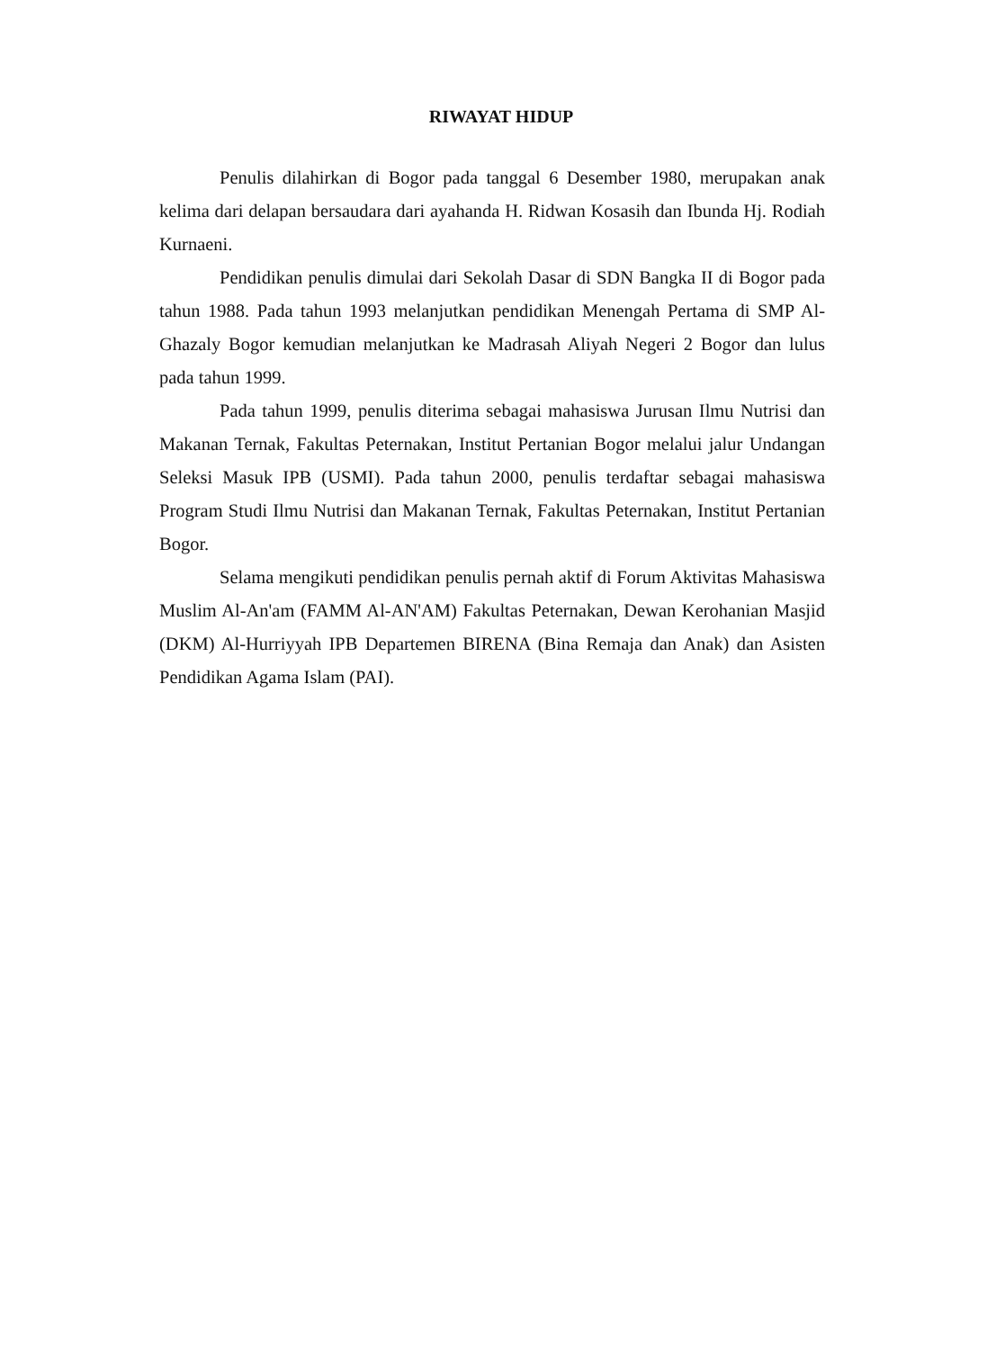RIWAYAT HIDUP
Penulis dilahirkan di Bogor pada tanggal 6 Desember 1980, merupakan anak kelima dari delapan bersaudara dari ayahanda H. Ridwan Kosasih dan Ibunda Hj. Rodiah Kurnaeni.
Pendidikan penulis dimulai dari Sekolah Dasar di SDN Bangka II di Bogor pada tahun 1988. Pada tahun 1993 melanjutkan pendidikan Menengah Pertama di SMP Al-Ghazaly Bogor kemudian melanjutkan ke Madrasah Aliyah Negeri 2 Bogor dan lulus pada tahun 1999.
Pada tahun 1999, penulis diterima sebagai mahasiswa Jurusan Ilmu Nutrisi dan Makanan Ternak, Fakultas Peternakan, Institut Pertanian Bogor melalui jalur Undangan Seleksi Masuk IPB (USMI). Pada tahun 2000, penulis terdaftar sebagai mahasiswa Program Studi Ilmu Nutrisi dan Makanan Ternak, Fakultas Peternakan, Institut Pertanian Bogor.
Selama mengikuti pendidikan penulis pernah aktif di Forum Aktivitas Mahasiswa Muslim Al-An'am (FAMM Al-AN'AM) Fakultas Peternakan, Dewan Kerohanian Masjid (DKM) Al-Hurriyyah IPB Departemen BIRENA (Bina Remaja dan Anak) dan Asisten Pendidikan Agama Islam (PAI).